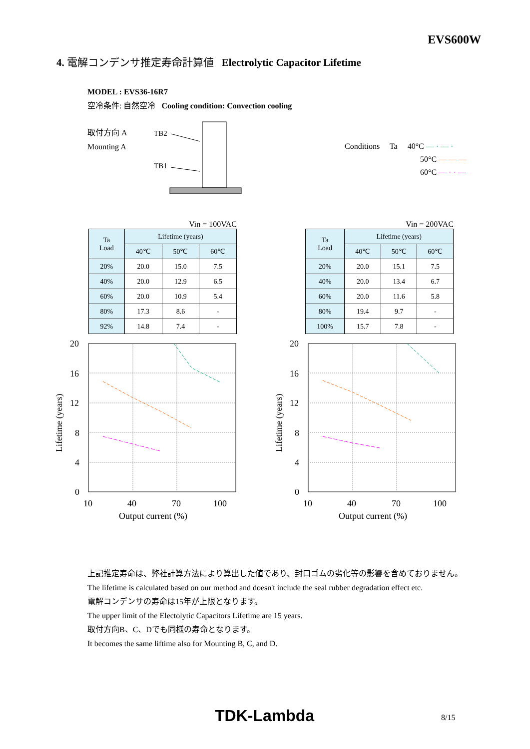EVS600W
4. 電解コンデンサ推定寿命計算値 Electrolytic Capacitor Lifetime
MODEL : EVS36-16R7
空冷条件: 自然空冷 Cooling condition: Convection cooling
取付方向 A
Mounting A
TB2
TB1
Conditions Ta 40°C — · — ·
50°C — — —
60°C — · · —
Vin = 100VAC
| Ta Load | Lifetime (years) | | |
| --- | --- | --- | --- |
| | 40℃ | 50℃ | 60℃ |
| 20% | 20.0 | 15.0 | 7.5 |
| 40% | 20.0 | 12.9 | 6.5 |
| 60% | 20.0 | 10.9 | 5.4 |
| 80% | 17.3 | 8.6 | - |
| 92% | 14.8 | 7.4 | - |
Vin = 200VAC
| Ta Load | Lifetime (years) | | |
| --- | --- | --- | --- |
| | 40℃ | 50℃ | 60℃ |
| 20% | 20.0 | 15.1 | 7.5 |
| 40% | 20.0 | 13.4 | 6.7 |
| 60% | 20.0 | 11.6 | 5.8 |
| 80% | 19.4 | 9.7 | - |
| 100% | 15.7 | 7.8 | - |
20
16
12
8
4
0
10
40
70
100
Output current (%)
Lifetime (years)
20
16
12
8
4
0
10
40
70
100
Output current (%)
Lifetime (years)
上記推定寿命は、弊社計算方法により算出した値であり、封口ゴムの劣化等の影響を含めておりません。
The lifetime is calculated based on our method and doesn't include the seal rubber degradation effect etc.
電解コンデンサの寿命は15年が上限となります。
The upper limit of the Electolytic Capacitors Lifetime are 15 years.
取付方向B、C、Dでも同様の寿命となります。
It becomes the same liftime also for Mounting B, C, and D.
TDK-Lambda 8/15